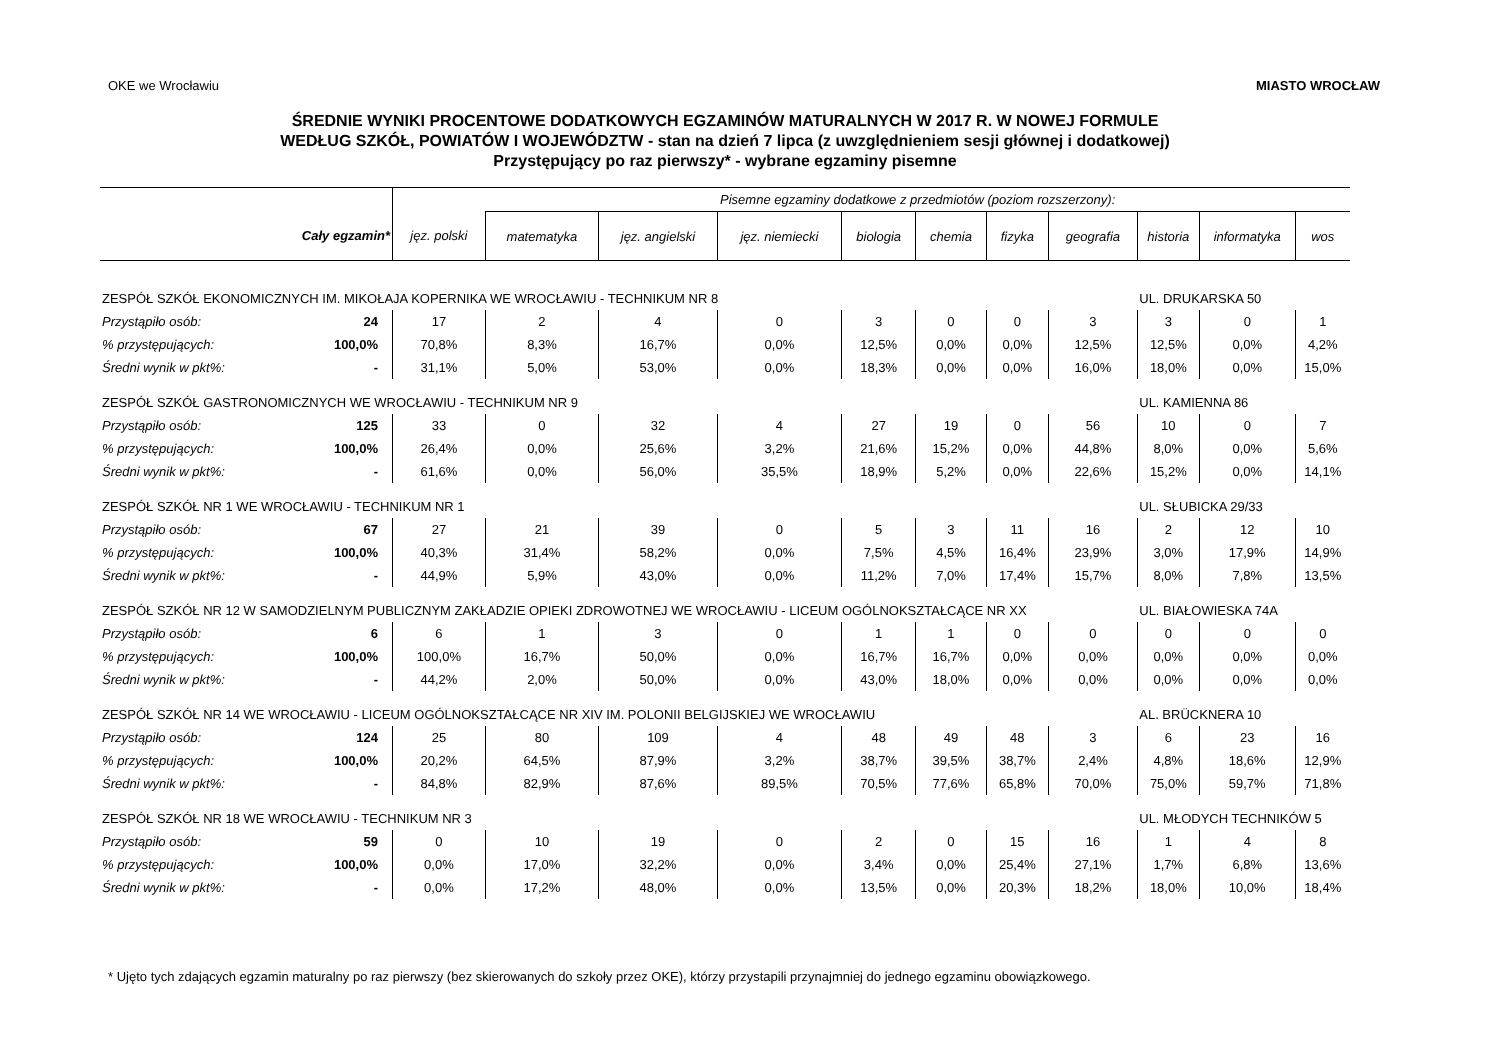OKE we Wrocławiu MIASTO WROCŁAW
ŚREDNIE WYNIKI PROCENTOWE DODATKOWYCH EGZAMINÓW MATURALNYCH W 2017 R. W NOWEJ FORMULE
WEDŁUG SZKÓŁ, POWIATÓW I WOJEWÓDZTW - stan na dzień 7 lipca (z uwzględnieniem sesji głównej i dodatkowej)
Przystępujący po raz pierwszy* - wybrane egzaminy pisemne
| | | | Pisemne egzaminy dodatkowe z przedmiotów (poziom rozszerzony): | | | | | | | | | |
| --- | --- | --- | --- | --- | --- | --- | --- | --- | --- | --- | --- | --- |
| | Cały egzamin* | jęz. polski | matematyka | jęz. angielski | jęz. niemiecki | biologia | chemia | fizyka | geografia | historia | informatyka | wos |
| ZESPÓŁ SZKÓŁ EKONOMICZNYCH IM. MIKOŁAJA KOPERNIKA WE WROCŁAWIU - TECHNIKUM NR 8 | | | | | | | | | | UL. DRUKARSKA 50 | | |
| Przystąpiło osób: | 24 | 17 | 2 | 4 | 0 | 3 | 0 | 0 | 3 | 3 | 0 | 1 |
| % przystępujących: | 100,0% | 70,8% | 8,3% | 16,7% | 0,0% | 12,5% | 0,0% | 0,0% | 12,5% | 12,5% | 0,0% | 4,2% |
| Średni wynik w pkt%: | - | 31,1% | 5,0% | 53,0% | 0,0% | 18,3% | 0,0% | 0,0% | 16,0% | 18,0% | 0,0% | 15,0% |
| ZESPÓŁ SZKÓŁ GASTRONOMICZNYCH WE WROCŁAWIU - TECHNIKUM NR 9 | | | | | | | | | | UL. KAMIENNA 86 | | |
| Przystąpiło osób: | 125 | 33 | 0 | 32 | 4 | 27 | 19 | 0 | 56 | 10 | 0 | 7 |
| % przystępujących: | 100,0% | 26,4% | 0,0% | 25,6% | 3,2% | 21,6% | 15,2% | 0,0% | 44,8% | 8,0% | 0,0% | 5,6% |
| Średni wynik w pkt%: | - | 61,6% | 0,0% | 56,0% | 35,5% | 18,9% | 5,2% | 0,0% | 22,6% | 15,2% | 0,0% | 14,1% |
| ZESPÓŁ SZKÓŁ NR 1 WE WROCŁAWIU - TECHNIKUM NR 1 | | | | | | | | | | UL. SŁUBICKA 29/33 | | |
| Przystąpiło osób: | 67 | 27 | 21 | 39 | 0 | 5 | 3 | 11 | 16 | 2 | 12 | 10 |
| % przystępujących: | 100,0% | 40,3% | 31,4% | 58,2% | 0,0% | 7,5% | 4,5% | 16,4% | 23,9% | 3,0% | 17,9% | 14,9% |
| Średni wynik w pkt%: | - | 44,9% | 5,9% | 43,0% | 0,0% | 11,2% | 7,0% | 17,4% | 15,7% | 8,0% | 7,8% | 13,5% |
| ZESPÓŁ SZKÓŁ NR 12 W SAMODZIELNYM PUBLICZNYM ZAKŁADZIE OPIEKI ZDROWOTNEJ WE WROCŁAWIU - LICEUM OGÓLNOKSZTAŁCĄCE NR XX | | | | | | | | | | UL. BIAŁOWIESKA 74A | | |
| Przystąpiło osób: | 6 | 6 | 1 | 3 | 0 | 1 | 1 | 0 | 0 | 0 | 0 | 0 |
| % przystępujących: | 100,0% | 100,0% | 16,7% | 50,0% | 0,0% | 16,7% | 16,7% | 0,0% | 0,0% | 0,0% | 0,0% | 0,0% |
| Średni wynik w pkt%: | - | 44,2% | 2,0% | 50,0% | 0,0% | 43,0% | 18,0% | 0,0% | 0,0% | 0,0% | 0,0% | 0,0% |
| ZESPÓŁ SZKÓŁ NR 14 WE WROCŁAWIU - LICEUM OGÓLNOKSZTAŁCĄCE NR XIV IM. POLONII BELGIJSKIEJ WE WROCŁAWIU | | | | | | | | | | AL. BRÜCKNERA 10 | | |
| Przystąpiło osób: | 124 | 25 | 80 | 109 | 4 | 48 | 49 | 48 | 3 | 6 | 23 | 16 |
| % przystępujących: | 100,0% | 20,2% | 64,5% | 87,9% | 3,2% | 38,7% | 39,5% | 38,7% | 2,4% | 4,8% | 18,6% | 12,9% |
| Średni wynik w pkt%: | - | 84,8% | 82,9% | 87,6% | 89,5% | 70,5% | 77,6% | 65,8% | 70,0% | 75,0% | 59,7% | 71,8% |
| ZESPÓŁ SZKÓŁ NR 18 WE WROCŁAWIU - TECHNIKUM NR 3 | | | | | | | | | | UL. MŁODYCH TECHNIKÓW 5 | | |
| Przystąpiło osób: | 59 | 0 | 10 | 19 | 0 | 2 | 0 | 15 | 16 | 1 | 4 | 8 |
| % przystępujących: | 100,0% | 0,0% | 17,0% | 32,2% | 0,0% | 3,4% | 0,0% | 25,4% | 27,1% | 1,7% | 6,8% | 13,6% |
| Średni wynik w pkt%: | - | 0,0% | 17,2% | 48,0% | 0,0% | 13,5% | 0,0% | 20,3% | 18,2% | 18,0% | 10,0% | 18,4% |
* Ujęto tych zdających egzamin maturalny po raz pierwszy (bez skierowanych do szkoły przez OKE), którzy przystapili przynajmniej do jednego egzaminu obowiązkowego.